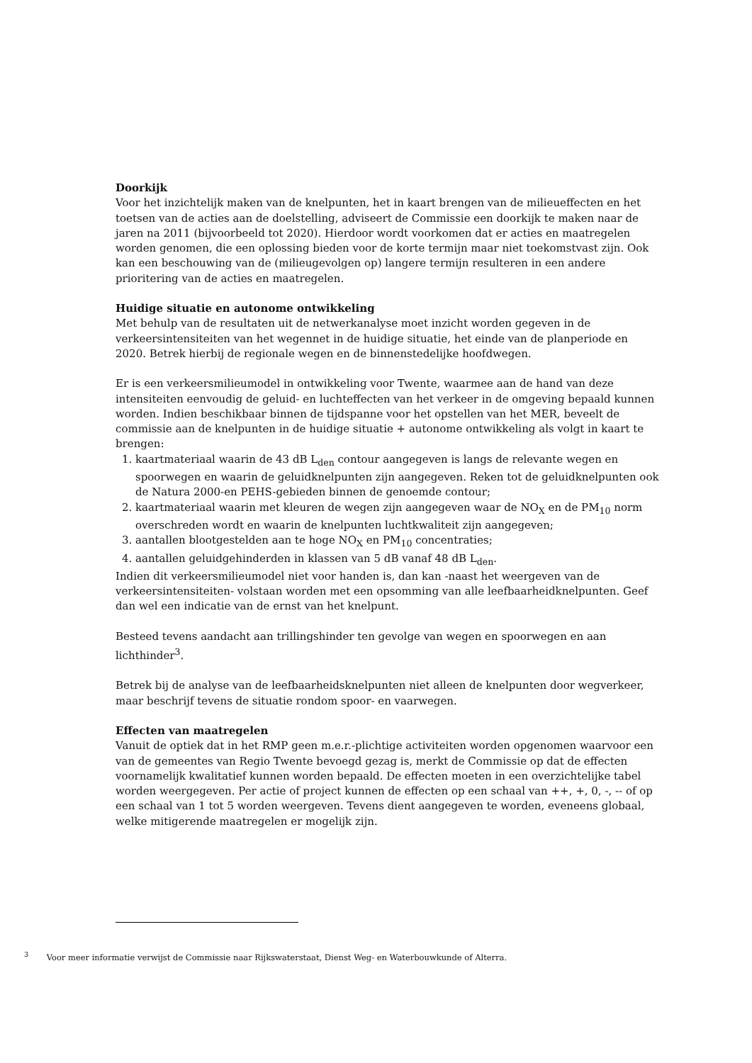Doorkijk
Voor het inzichtelijk maken van de knelpunten, het in kaart brengen van de milieueffecten en het toetsen van de acties aan de doelstelling, adviseert de Commissie een doorkijk te maken naar de jaren na 2011 (bijvoorbeeld tot 2020). Hierdoor wordt voorkomen dat er acties en maatregelen worden genomen, die een oplossing bieden voor de korte termijn maar niet toekomstvast zijn. Ook kan een beschouwing van de (milieugevolgen op) langere termijn resulteren in een andere prioritering van de acties en maatregelen.
Huidige situatie en autonome ontwikkeling
Met behulp van de resultaten uit de netwerkanalyse moet inzicht worden gegeven in de verkeersintensiteiten van het wegennet in de huidige situatie, het einde van de planperiode en 2020. Betrek hierbij de regionale wegen en de binnenstedelijke hoofdwegen.
Er is een verkeersmilieumodel in ontwikkeling voor Twente, waarmee aan de hand van deze intensiteiten eenvoudig de geluid- en luchteffecten van het verkeer in de omgeving bepaald kunnen worden. Indien beschikbaar binnen de tijdspanne voor het opstellen van het MER, beveelt de commissie aan de knelpunten in de huidige situatie + autonome ontwikkeling als volgt in kaart te brengen:
1. kaartmateriaal waarin de 43 dB L<sub>den</sub> contour aangegeven is langs de relevante wegen en spoorwegen en waarin de geluidknelpunten zijn aangegeven. Reken tot de geluidknelpunten ook de Natura 2000-en PEHS-gebieden binnen de genoemde contour;
2. kaartmateriaal waarin met kleuren de wegen zijn aangegeven waar de NO<sub>X</sub> en de PM<sub>10</sub> norm overschreden wordt en waarin de knelpunten luchtkwaliteit zijn aangegeven;
3. aantallen blootgestelden aan te hoge NO<sub>X</sub> en PM<sub>10</sub> concentraties;
4. aantallen geluidgehinderden in klassen van 5 dB vanaf 48 dB L<sub>den</sub>.
Indien dit verkeersmilieumodel niet voor handen is, dan kan -naast het weergeven van de verkeersintensiteiten- volstaan worden met een opsomming van alle leefbaarheidknelpunten. Geef dan wel een indicatie van de ernst van het knelpunt.
Besteed tevens aandacht aan trillingshinder ten gevolge van wegen en spoorwegen en aan lichthinder<sup>3</sup>.
Betrek bij de analyse van de leefbaarheidsknelpunten niet alleen de knelpunten door wegverkeer, maar beschrijf tevens de situatie rondom spoor- en vaarwegen.
Effecten van maatregelen
Vanuit de optiek dat in het RMP geen m.e.r.-plichtige activiteiten worden opgenomen waarvoor een van de gemeentes van Regio Twente bevoegd gezag is, merkt de Commissie op dat de effecten voornamelijk kwalitatief kunnen worden bepaald. De effecten moeten in een overzichtelijke tabel worden weergegeven. Per actie of project kunnen de effecten op een schaal van ++, +, 0, -, -- of op een schaal van 1 tot 5 worden weergeven. Tevens dient aangegeven te worden, eveneens globaal, welke mitigerende maatregelen er mogelijk zijn.
<sup>3</sup> Voor meer informatie verwijst de Commissie naar Rijkswaterstaat, Dienst Weg- en Waterbouwkunde of Alterra.